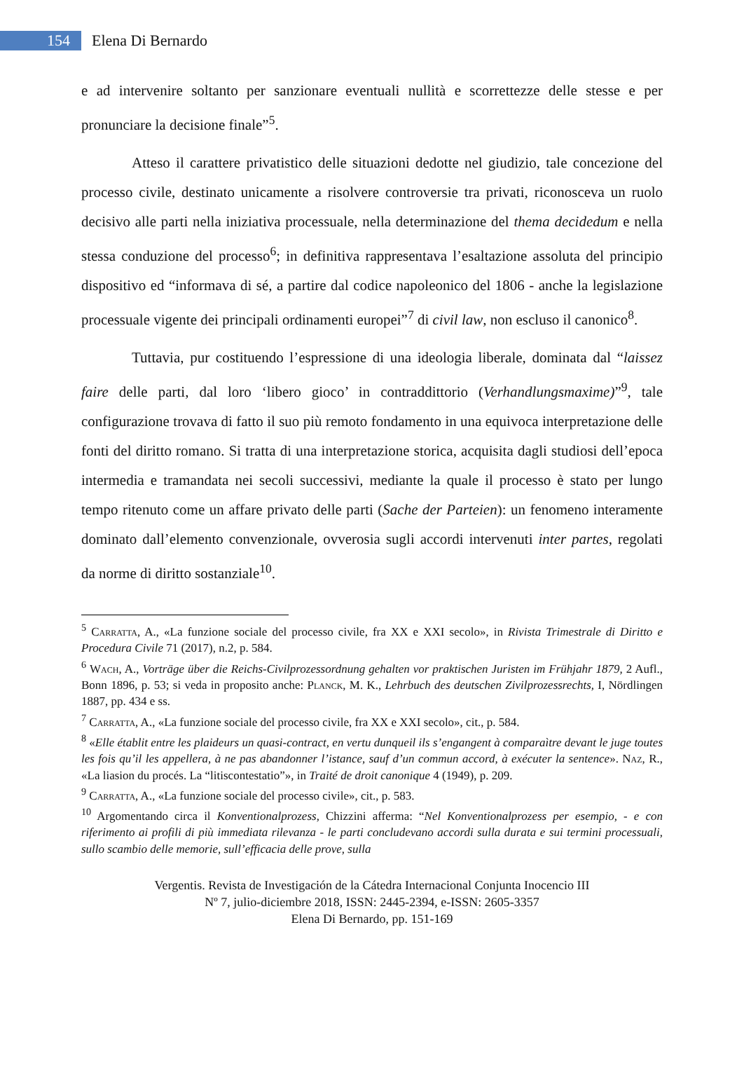154
Elena Di Bernardo
e ad intervenire soltanto per sanzionare eventuali nullità e scorrettezze delle stesse e per pronunciare la decisione finale”<sup>5</sup>.
Atteso il carattere privatistico delle situazioni dedotte nel giudizio, tale concezione del processo civile, destinato unicamente a risolvere controversie tra privati, riconosceva un ruolo decisivo alle parti nella iniziativa processuale, nella determinazione del thema decidedum e nella stessa conduzione del processo<sup>6</sup>; in definitiva rappresentava l’esaltazione assoluta del principio dispositivo ed “informava di sé, a partire dal codice napoleonico del 1806 - anche la legislazione processuale vigente dei principali ordinamenti europei”<sup>7</sup> di civil law, non escluso il canonico<sup>8</sup>.
Tuttavia, pur costituendo l’espressione di una ideologia liberale, dominata dal “laissez faire delle parti, dal loro ‘libero gioco’ in contraddittorio (Verhandlungsmaxime)”<sup>9</sup>, tale configurazione trovava di fatto il suo più remoto fondamento in una equivoca interpretazione delle fonti del diritto romano. Si tratta di una interpretazione storica, acquisita dagli studiosi dell’epoca intermedia e tramandata nei secoli successivi, mediante la quale il processo è stato per lungo tempo ritenuto come un affare privato delle parti (Sache der Parteien): un fenomeno interamente dominato dall’elemento convenzionale, ovverosia sugli accordi intervenuti inter partes, regolati da norme di diritto sostanziale<sup>10</sup>.
<sup>5</sup> Carratta, A., «La funzione sociale del processo civile, fra XX e XXI secolo», in Rivista Trimestrale di Diritto e Procedura Civile 71 (2017), n.2, p. 584.
<sup>6</sup> Wach, A., Vorträge über die Reichs-Civilprozessordnung gehalten vor praktischen Juristen im Frühjahr 1879, 2 Aufl., Bonn 1896, p. 53; si veda in proposito anche: Planck, M. K., Lehrbuch des deutschen Zivilprozessrechts, I, Nördlingen 1887, pp. 434 e ss.
<sup>7</sup> Carratta, A., «La funzione sociale del processo civile, fra XX e XXI secolo», cit., p. 584.
<sup>8</sup> «Elle établit entre les plaideurs un quasi-contract, en vertu dunqueil ils s’engangent à comparaìtre devant le juge toutes les fois qu’il les appellera, à ne pas abandonner l’istance, sauf d’un commun accord, à exécuter la sentence». Naz, R., «La liasion du procés. La “litiscontestatio”», in Traité de droit canonique 4 (1949), p. 209.
<sup>9</sup> Carratta, A., «La funzione sociale del processo civile», cit., p. 583.
<sup>10</sup> Argomentando circa il Konventionalprozess, Chizzini afferma: “Nel Konventionalprozess per esempio, - e con riferimento ai profili di più immediata rilevanza - le parti concludevano accordi sulla durata e sui termini processuali, sullo scambio delle memorie, sull’efficacia delle prove, sulla
Vergentis. Revista de Investigación de la Cátedra Internacional Conjunta Inocencio III
Nº 7, julio-diciembre 2018, ISSN: 2445-2394, e-ISSN: 2605-3357
Elena Di Bernardo, pp. 151-169